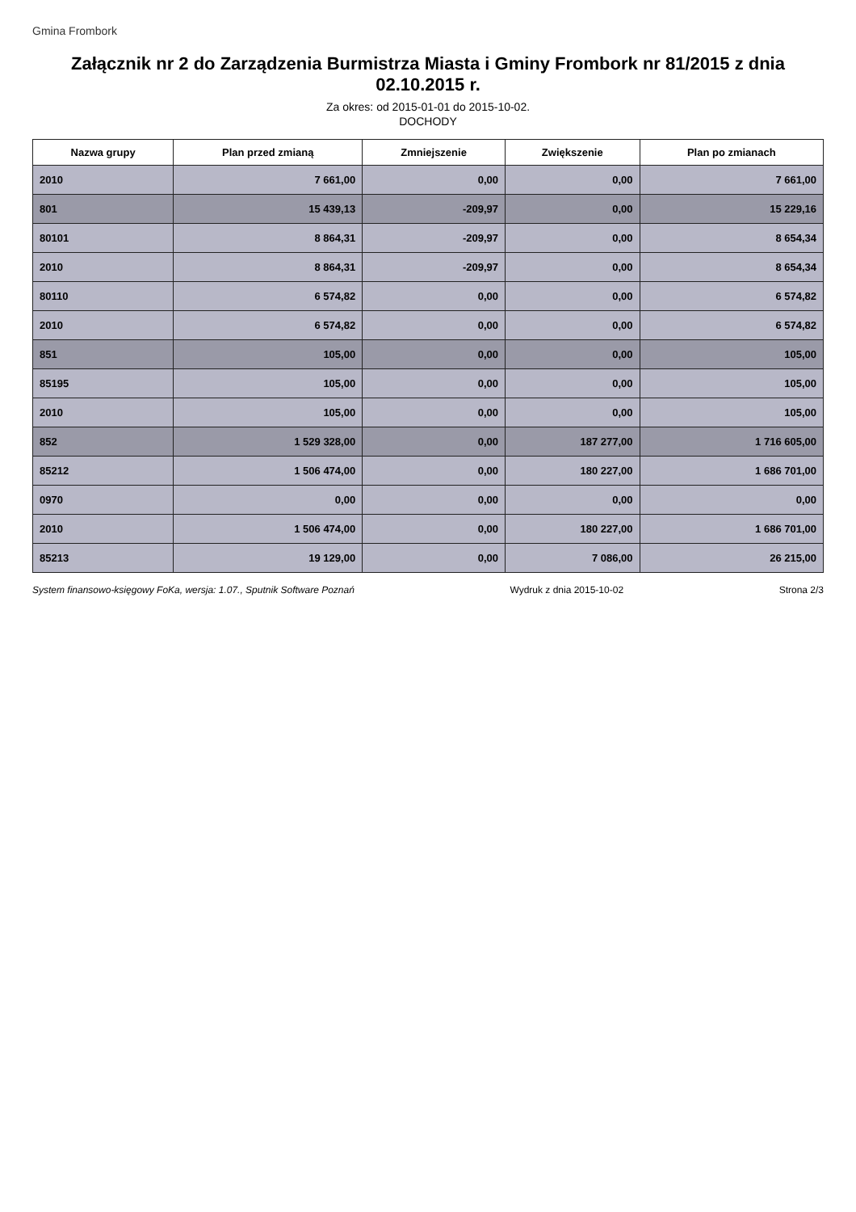Gmina Frombork
Załącznik nr 2 do Zarządzenia Burmistrza Miasta i Gminy Frombork nr 81/2015 z dnia 02.10.2015 r.
Za okres: od 2015-01-01 do 2015-10-02.
DOCHODY
| Nazwa grupy | Plan przed zmianą | Zmniejszenie | Zwiększenie | Plan po zmianach |
| --- | --- | --- | --- | --- |
| 2010 | 7 661,00 | 0,00 | 0,00 | 7 661,00 |
| 801 | 15 439,13 | -209,97 | 0,00 | 15 229,16 |
| 80101 | 8 864,31 | -209,97 | 0,00 | 8 654,34 |
| 2010 | 8 864,31 | -209,97 | 0,00 | 8 654,34 |
| 80110 | 6 574,82 | 0,00 | 0,00 | 6 574,82 |
| 2010 | 6 574,82 | 0,00 | 0,00 | 6 574,82 |
| 851 | 105,00 | 0,00 | 0,00 | 105,00 |
| 85195 | 105,00 | 0,00 | 0,00 | 105,00 |
| 2010 | 105,00 | 0,00 | 0,00 | 105,00 |
| 852 | 1 529 328,00 | 0,00 | 187 277,00 | 1 716 605,00 |
| 85212 | 1 506 474,00 | 0,00 | 180 227,00 | 1 686 701,00 |
| 0970 | 0,00 | 0,00 | 0,00 | 0,00 |
| 2010 | 1 506 474,00 | 0,00 | 180 227,00 | 1 686 701,00 |
| 85213 | 19 129,00 | 0,00 | 7 086,00 | 26 215,00 |
System finansowo-księgowy FoKa, wersja: 1.07., Sputnik Software Poznań Wydruk z dnia 2015-10-02 Strona 2/3